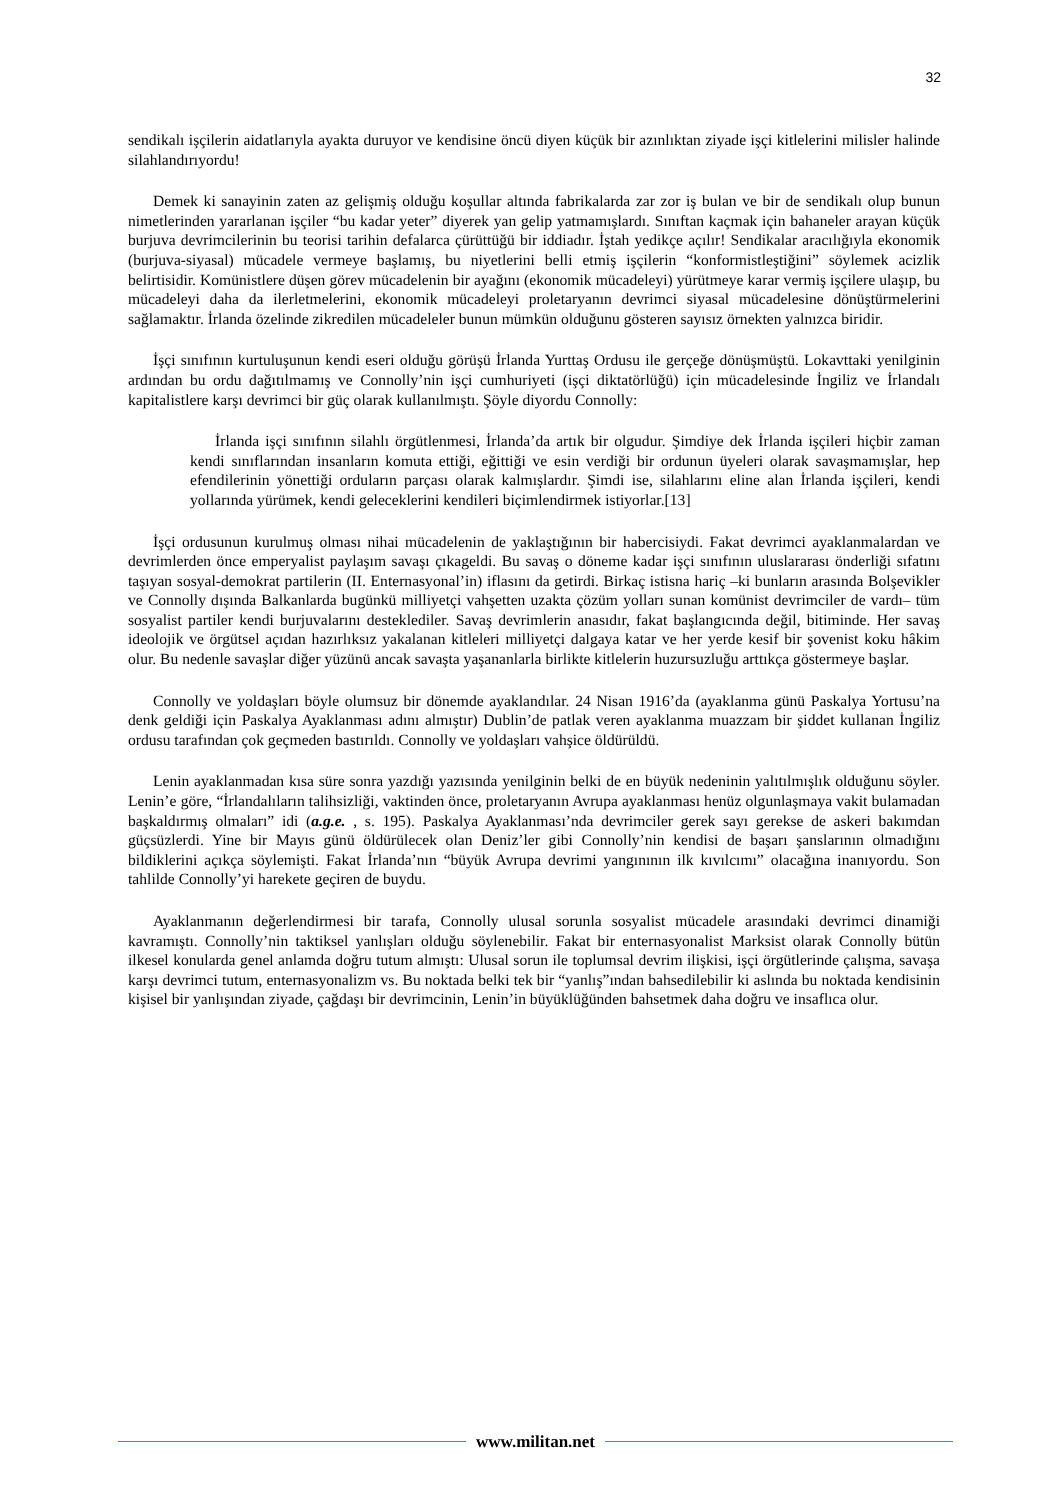32
sendikalı işçilerin aidatlarıyla ayakta duruyor ve kendisine öncü diyen küçük bir azınlıktan ziyade işçi kitlelerini milisler halinde silahlandırıyordu!
Demek ki sanayinin zaten az gelişmiş olduğu koşullar altında fabrikalarda zar zor iş bulan ve bir de sendikalı olup bunun nimetlerinden yararlanan işçiler “bu kadar yeter” diyerek yan gelip yatmamışlardı. Sınıftan kaçmak için bahaneler arayan küçük burjuva devrimcilerinin bu teorisi tarihin defalarca çürüttüğü bir iddiadır. İştah yedikçe açılır! Sendikalar aracılığıyla ekonomik (burjuva-siyasal) mücadele vermeye başlamış, bu niyetlerini belli etmiş işçilerin “konformistleştiğini” söylemek acizlik belirtisidir. Komünistlere düşen görev mücadelenin bir ayağını (ekonomik mücadeleyi) yürütmeye karar vermiş işçilere ulaşıp, bu mücadeleyi daha da ilerletmelerini, ekonomik mücadeleyi proletaryanın devrimci siyasal mücadelesine dönüştürmelerini sağlamaktır. İrlanda özelinde zikredilen mücadeleler bunun mümkün olduğunu gösteren sayısız örnekten yalnızca biridir.
İşçi sınıfının kurtuluşunun kendi eseri olduğu görüşü İrlanda Yurttaş Ordusu ile gerçeğe dönüşmüştü. Lokavttaki yenilginin ardından bu ordu dağıtılmamış ve Connolly’nin işçi cumhuriyeti (işçi diktatörlüğü) için mücadelesinde İngiliz ve İrlandalı kapitalistlere karşı devrimci bir güç olarak kullanılmıştı. Şöyle diyordu Connolly:
İrlanda işçi sınıfının silahlı örgütlenmesi, İrlanda’da artık bir olgudur. Şimdiye dek İrlanda işçileri hiçbir zaman kendi sınıflarından insanların komuta ettiği, eğittiği ve esin verdiği bir ordunun üyeleri olarak savaşmamışlar, hep efendilerinin yönettiği orduların parçası olarak kalmışlardır. Şimdi ise, silahlarını eline alan İrlanda işçileri, kendi yollarında yürümek, kendi geleceklerini kendileri biçimlendirmek istiyorlar.[13]
İşçi ordusunun kurulmuş olması nihai mücadelenin de yaklaştığının bir habercisiydi. Fakat devrimci ayaklanmalardan ve devrimlerden önce emperyalist paylaşım savaşı çıkageldi. Bu savaş o döneme kadar işçi sınıfının uluslararası önderliği sıfatını taşıyan sosyal-demokrat partilerin (II. Enternasyonal’in) iflasını da getirdi. Birkaç istisna hariç –ki bunların arasında Bolşevikler ve Connolly dışında Balkanlarda bugünkü milliyetçi vahşetten uzakta çözüm yolları sunan komünist devrimciler de vardı– tüm sosyalist partiler kendi burjuvalarını desteklediler. Savaş devrimlerin anasıdır, fakat başlangıcında değil, bitiminde. Her savaş ideolojik ve örgütsel açıdan hazırlıksız yakalanan kitleleri milliyetçi dalgaya katar ve her yerde kesif bir şovenist koku hâkim olur. Bu nedenle savaşlar diğer yüzünü ancak savaşta yaşananlarla birlikte kitlelerin huzursuzluğu arttıkça göstermeye başlar.
Connolly ve yoldaşları böyle olumsuz bir dönemde ayaklandılar. 24 Nisan 1916’da (ayaklanma günü Paskalya Yortusu’na denk geldiği için Paskalya Ayaklanması adını almıştır) Dublin’de patlak veren ayaklanma muazzam bir şiddet kullanan İngiliz ordusu tarafından çok geçmeden bastırıldı. Connolly ve yoldaşları vahşice öldürüldü.
Lenin ayaklanmadan kısa süre sonra yazdığı yazısında yenilginin belki de en büyük nedeninin yalıtılmışlık olduğunu söyler. Lenin’e göre, “İrlandalıların talihsizliği, vaktinden önce, proletaryanın Avrupa ayaklanması henüz olgunlaşmaya vakit bulamadan başkaldırmış olmaları” idi (a.g.e. , s. 195). Paskalya Ayaklanması’nda devrimciler gerek sayı gerekse de askeri bakımdan güçsüzlerdi. Yine bir Mayıs günü öldürülecek olan Deniz’ler gibi Connolly’nin kendisi de başarı şanslarının olmadığını bildiklerini açıkça söylemişti. Fakat İrlanda’nın “büyük Avrupa devrimi yangınının ilk kıvılcımı” olacağına inanıyordu. Son tahlilde Connolly’yi harekete geçiren de buydu.
Ayaklanmanın değerlendirmesi bir tarafa, Connolly ulusal sorunla sosyalist mücadele arasındaki devrimci dinamiği kavramıştı. Connolly’nin taktiksel yanlışları olduğu söylenebilir. Fakat bir enternasyonalist Marksist olarak Connolly bütün ilkesel konularda genel anlamda doğru tutum almıştı: Ulusal sorun ile toplumsal devrim ilişkisi, işçi örgütlerinde çalışma, savaşa karşı devrimci tutum, enternasyonalizm vs. Bu noktada belki tek bir “yanlış”ından bahsedilebilir ki aslında bu noktada kendisinin kişisel bir yanlışından ziyade, çağdaşı bir devrimcinin, Lenin’in büyüklüğünden bahsetmek daha doğru ve insaflıca olur.
www.militan.net